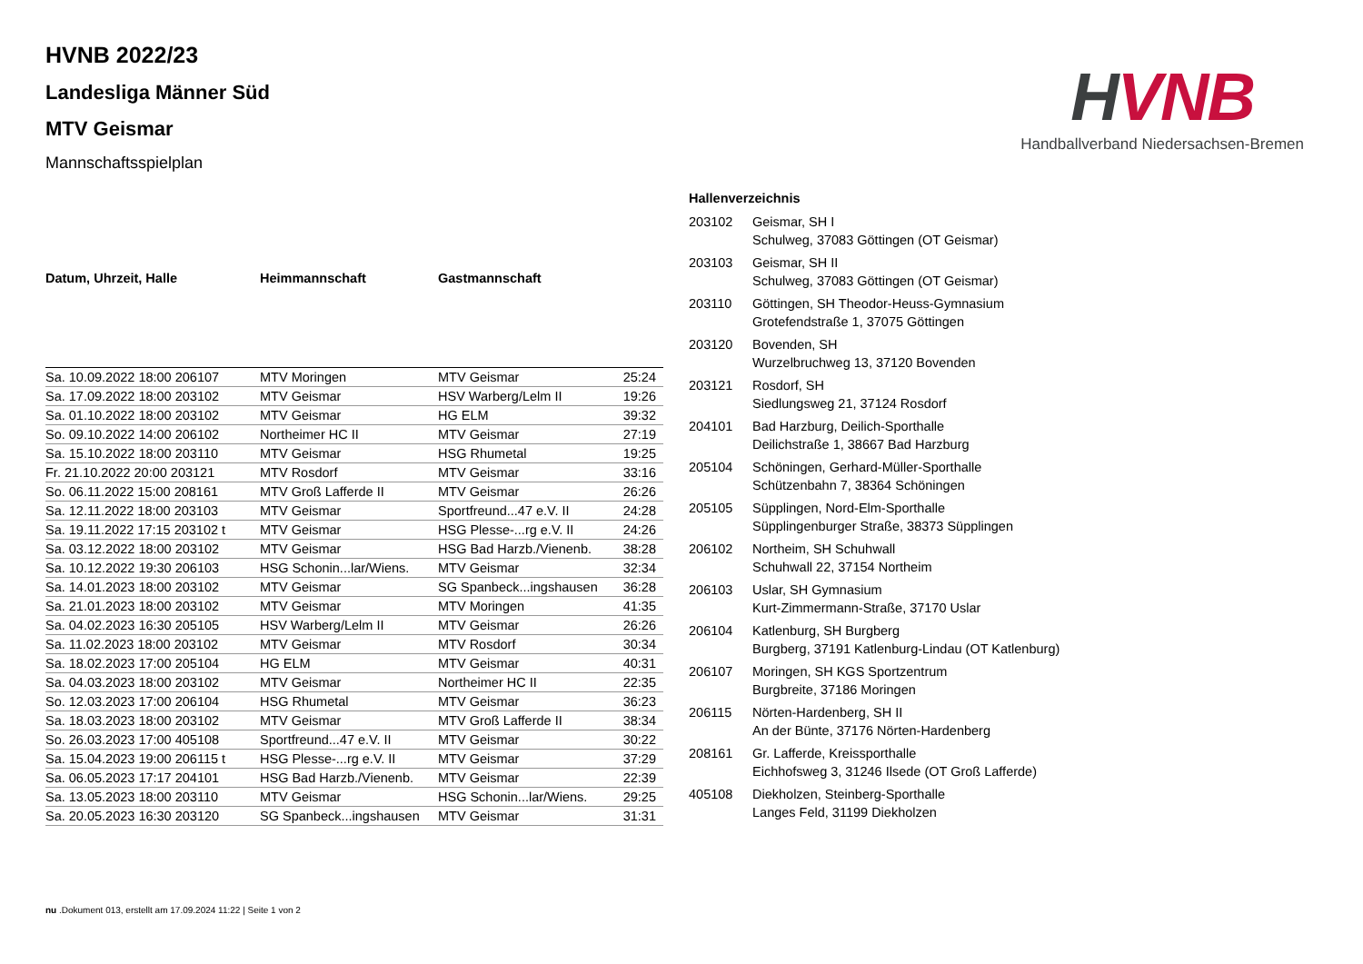HVNB
Handballverband Niedersachsen-Bremen
HVNB 2022/23
Landesliga Männer Süd
MTV Geismar
Mannschaftsspielplan
| Datum, Uhrzeit, Halle | Heimmannschaft | Gastmannschaft | |
| --- | --- | --- | --- |
| Sa. 10.09.2022 18:00 206107 | MTV Moringen | MTV Geismar | 25:24 |
| Sa. 17.09.2022 18:00 203102 | MTV Geismar | HSV Warberg/Lelm II | 19:26 |
| Sa. 01.10.2022 18:00 203102 | MTV Geismar | HG ELM | 39:32 |
| So. 09.10.2022 14:00 206102 | Northeimer HC II | MTV Geismar | 27:19 |
| Sa. 15.10.2022 18:00 203110 | MTV Geismar | HSG Rhumetal | 19:25 |
| Fr. 21.10.2022 20:00 203121 | MTV Rosdorf | MTV Geismar | 33:16 |
| So. 06.11.2022 15:00 208161 | MTV Groß Lafferde II | MTV Geismar | 26:26 |
| Sa. 12.11.2022 18:00 203103 | MTV Geismar | Sportfreund...47 e.V. II | 24:28 |
| Sa. 19.11.2022 17:15 203102 t | MTV Geismar | HSG Plesse-...rg e.V. II | 24:26 |
| Sa. 03.12.2022 18:00 203102 | MTV Geismar | HSG Bad Harzb./Vienenb. | 38:28 |
| Sa. 10.12.2022 19:30 206103 | HSG Schonin...lar/Wiens. | MTV Geismar | 32:34 |
| Sa. 14.01.2023 18:00 203102 | MTV Geismar | SG Spanbeck...ingshausen | 36:28 |
| Sa. 21.01.2023 18:00 203102 | MTV Geismar | MTV Moringen | 41:35 |
| Sa. 04.02.2023 16:30 205105 | HSV Warberg/Lelm II | MTV Geismar | 26:26 |
| Sa. 11.02.2023 18:00 203102 | MTV Geismar | MTV Rosdorf | 30:34 |
| Sa. 18.02.2023 17:00 205104 | HG ELM | MTV Geismar | 40:31 |
| Sa. 04.03.2023 18:00 203102 | MTV Geismar | Northeimer HC II | 22:35 |
| So. 12.03.2023 17:00 206104 | HSG Rhumetal | MTV Geismar | 36:23 |
| Sa. 18.03.2023 18:00 203102 | MTV Geismar | MTV Groß Lafferde II | 38:34 |
| So. 26.03.2023 17:00 405108 | Sportfreund...47 e.V. II | MTV Geismar | 30:22 |
| Sa. 15.04.2023 19:00 206115 t | HSG Plesse-...rg e.V. II | MTV Geismar | 37:29 |
| Sa. 06.05.2023 17:17 204101 | HSG Bad Harzb./Vienenb. | MTV Geismar | 22:39 |
| Sa. 13.05.2023 18:00 203110 | MTV Geismar | HSG Schonin...lar/Wiens. | 29:25 |
| Sa. 20.05.2023 16:30 203120 | SG Spanbeck...ingshausen | MTV Geismar | 31:31 |
Hallenverzeichnis
| 203102 | Geismar, SH I Schulweg, 37083 Göttingen (OT Geismar) |
| 203103 | Geismar, SH II Schulweg, 37083 Göttingen (OT Geismar) |
| 203110 | Göttingen, SH Theodor-Heuss-Gymnasium Grotefendstraße 1, 37075 Göttingen |
| 203120 | Bovenden, SH Wurzelbruchweg 13, 37120 Bovenden |
| 203121 | Rosdorf, SH Siedlungsweg 21, 37124 Rosdorf |
| 204101 | Bad Harzburg, Deilich-Sporthalle Deilichstraße 1, 38667 Bad Harzburg |
| 205104 | Schöningen, Gerhard-Müller-Sporthalle Schützenbahn 7, 38364 Schöningen |
| 205105 | Süpplingen, Nord-Elm-Sporthalle Süpplingenburger Straße, 38373 Süpplingen |
| 206102 | Northeim, SH Schuhwall Schuhwall 22, 37154 Northeim |
| 206103 | Uslar, SH Gymnasium Kurt-Zimmermann-Straße, 37170 Uslar |
| 206104 | Katlenburg, SH Burgberg Burgberg, 37191 Katlenburg-Lindau (OT Katlenburg) |
| 206107 | Moringen, SH KGS Sportzentrum Burgbreite, 37186 Moringen |
| 206115 | Nörten-Hardenberg, SH II An der Bünte, 37176 Nörten-Hardenberg |
| 208161 | Gr. Lafferde, Kreissporthalle Eichhofsweg 3, 31246 Ilsede (OT Groß Lafferde) |
| 405108 | Diekholzen, Steinberg-Sporthalle Langes Feld, 31199 Diekholzen |
nu .Dokument 013, erstellt am 17.09.2024 11:22 | Seite 1 von 2